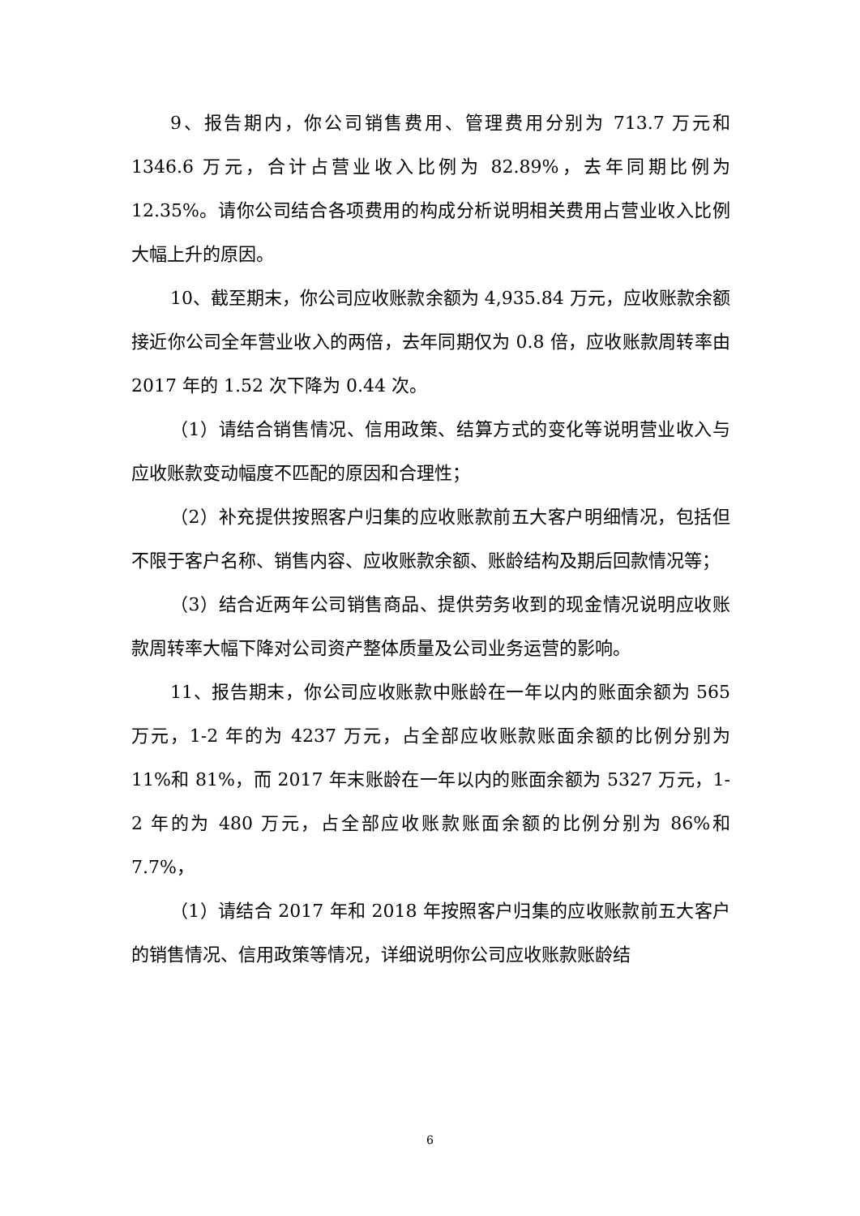9、报告期内，你公司销售费用、管理费用分别为 713.7 万元和 1346.6 万元，合计占营业收入比例为 82.89%，去年同期比例为 12.35%。请你公司结合各项费用的构成分析说明相关费用占营业收入比例大幅上升的原因。
10、截至期末，你公司应收账款余额为 4,935.84 万元，应收账款余额接近你公司全年营业收入的两倍，去年同期仅为 0.8 倍，应收账款周转率由 2017 年的 1.52 次下降为 0.44 次。
（1）请结合销售情况、信用政策、结算方式的变化等说明营业收入与应收账款变动幅度不匹配的原因和合理性；
（2）补充提供按照客户归集的应收账款前五大客户明细情况，包括但不限于客户名称、销售内容、应收账款余额、账龄结构及期后回款情况等；
（3）结合近两年公司销售商品、提供劳务收到的现金情况说明应收账款周转率大幅下降对公司资产整体质量及公司业务运营的影响。
11、报告期末，你公司应收账款中账龄在一年以内的账面余额为 565 万元，1-2 年的为 4237 万元，占全部应收账款账面余额的比例分别为 11%和 81%，而 2017 年末账龄在一年以内的账面余额为 5327 万元，1-2 年的为 480 万元，占全部应收账款账面余额的比例分别为 86%和 7.7%，
（1）请结合 2017 年和 2018 年按照客户归集的应收账款前五大客户的销售情况、信用政策等情况，详细说明你公司应收账款账龄结
6